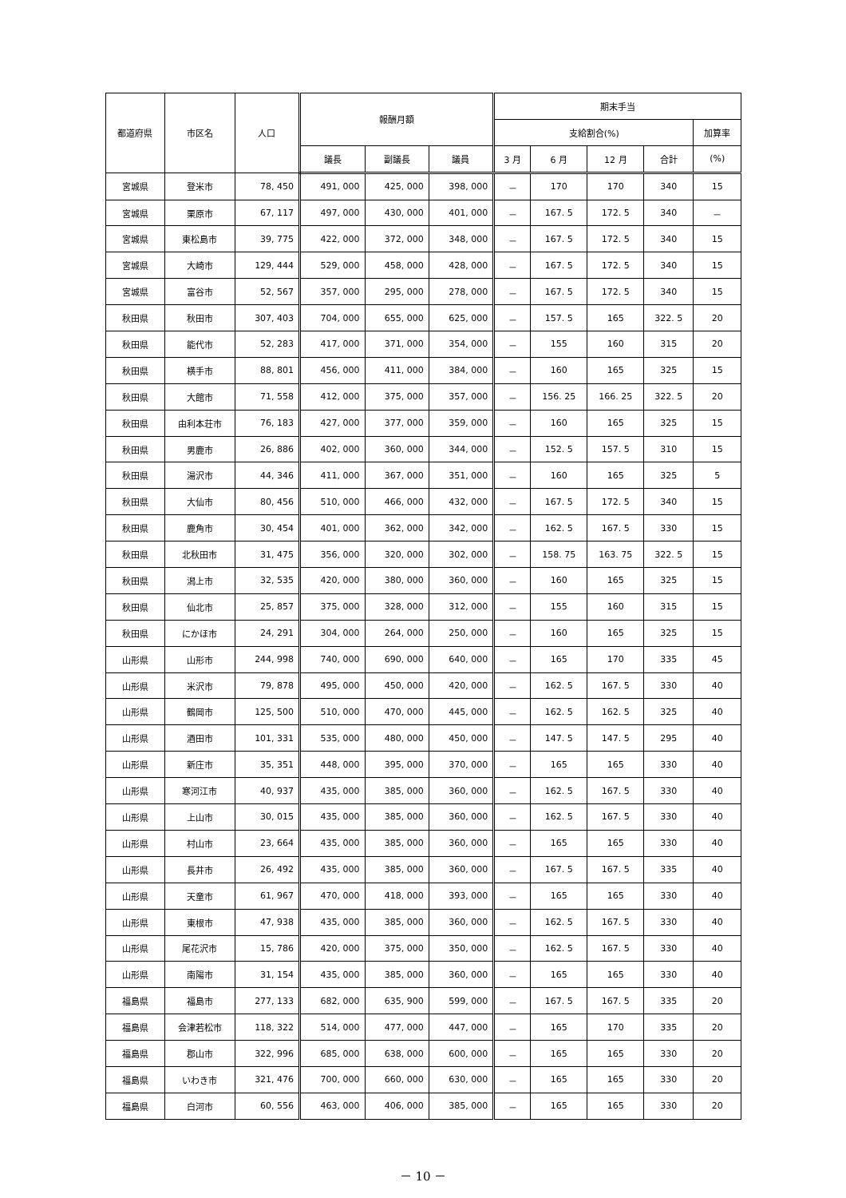| 都道府県 | 市区名 | 人口 | 報酬月額 | | | 期末手当 | | | | |
| --- | --- | --- | --- | --- | --- | --- | --- | --- | --- | --- |
| | | | | | | 支給割合(%) | | | | 加算率 |
| | | | 議長 | 副議長 | 議員 | 3 月 | 6 月 | 12 月 | 合計 | (%) |
| 宮城県 | 登米市 | 78, 450 | 491, 000 | 425, 000 | 398, 000 | － | 170 | 170 | 340 | 15 |
| 宮城県 | 栗原市 | 67, 117 | 497, 000 | 430, 000 | 401, 000 | － | 167. 5 | 172. 5 | 340 | － |
| 宮城県 | 東松島市 | 39, 775 | 422, 000 | 372, 000 | 348, 000 | － | 167. 5 | 172. 5 | 340 | 15 |
| 宮城県 | 大崎市 | 129, 444 | 529, 000 | 458, 000 | 428, 000 | － | 167. 5 | 172. 5 | 340 | 15 |
| 宮城県 | 富谷市 | 52, 567 | 357, 000 | 295, 000 | 278, 000 | － | 167. 5 | 172. 5 | 340 | 15 |
| 秋田県 | 秋田市 | 307, 403 | 704, 000 | 655, 000 | 625, 000 | － | 157. 5 | 165 | 322. 5 | 20 |
| 秋田県 | 能代市 | 52, 283 | 417, 000 | 371, 000 | 354, 000 | － | 155 | 160 | 315 | 20 |
| 秋田県 | 横手市 | 88, 801 | 456, 000 | 411, 000 | 384, 000 | － | 160 | 165 | 325 | 15 |
| 秋田県 | 大館市 | 71, 558 | 412, 000 | 375, 000 | 357, 000 | － | 156. 25 | 166. 25 | 322. 5 | 20 |
| 秋田県 | 由利本荘市 | 76, 183 | 427, 000 | 377, 000 | 359, 000 | － | 160 | 165 | 325 | 15 |
| 秋田県 | 男鹿市 | 26, 886 | 402, 000 | 360, 000 | 344, 000 | － | 152. 5 | 157. 5 | 310 | 15 |
| 秋田県 | 湯沢市 | 44, 346 | 411, 000 | 367, 000 | 351, 000 | － | 160 | 165 | 325 | 5 |
| 秋田県 | 大仙市 | 80, 456 | 510, 000 | 466, 000 | 432, 000 | － | 167. 5 | 172. 5 | 340 | 15 |
| 秋田県 | 鹿角市 | 30, 454 | 401, 000 | 362, 000 | 342, 000 | － | 162. 5 | 167. 5 | 330 | 15 |
| 秋田県 | 北秋田市 | 31, 475 | 356, 000 | 320, 000 | 302, 000 | － | 158. 75 | 163. 75 | 322. 5 | 15 |
| 秋田県 | 潟上市 | 32, 535 | 420, 000 | 380, 000 | 360, 000 | － | 160 | 165 | 325 | 15 |
| 秋田県 | 仙北市 | 25, 857 | 375, 000 | 328, 000 | 312, 000 | － | 155 | 160 | 315 | 15 |
| 秋田県 | にかほ市 | 24, 291 | 304, 000 | 264, 000 | 250, 000 | － | 160 | 165 | 325 | 15 |
| 山形県 | 山形市 | 244, 998 | 740, 000 | 690, 000 | 640, 000 | － | 165 | 170 | 335 | 45 |
| 山形県 | 米沢市 | 79, 878 | 495, 000 | 450, 000 | 420, 000 | － | 162. 5 | 167. 5 | 330 | 40 |
| 山形県 | 鶴岡市 | 125, 500 | 510, 000 | 470, 000 | 445, 000 | － | 162. 5 | 162. 5 | 325 | 40 |
| 山形県 | 酒田市 | 101, 331 | 535, 000 | 480, 000 | 450, 000 | － | 147. 5 | 147. 5 | 295 | 40 |
| 山形県 | 新庄市 | 35, 351 | 448, 000 | 395, 000 | 370, 000 | － | 165 | 165 | 330 | 40 |
| 山形県 | 寒河江市 | 40, 937 | 435, 000 | 385, 000 | 360, 000 | － | 162. 5 | 167. 5 | 330 | 40 |
| 山形県 | 上山市 | 30, 015 | 435, 000 | 385, 000 | 360, 000 | － | 162. 5 | 167. 5 | 330 | 40 |
| 山形県 | 村山市 | 23, 664 | 435, 000 | 385, 000 | 360, 000 | － | 165 | 165 | 330 | 40 |
| 山形県 | 長井市 | 26, 492 | 435, 000 | 385, 000 | 360, 000 | － | 167. 5 | 167. 5 | 335 | 40 |
| 山形県 | 天童市 | 61, 967 | 470, 000 | 418, 000 | 393, 000 | － | 165 | 165 | 330 | 40 |
| 山形県 | 東根市 | 47, 938 | 435, 000 | 385, 000 | 360, 000 | － | 162. 5 | 167. 5 | 330 | 40 |
| 山形県 | 尾花沢市 | 15, 786 | 420, 000 | 375, 000 | 350, 000 | － | 162. 5 | 167. 5 | 330 | 40 |
| 山形県 | 南陽市 | 31, 154 | 435, 000 | 385, 000 | 360, 000 | － | 165 | 165 | 330 | 40 |
| 福島県 | 福島市 | 277, 133 | 682, 000 | 635, 900 | 599, 000 | － | 167. 5 | 167. 5 | 335 | 20 |
| 福島県 | 会津若松市 | 118, 322 | 514, 000 | 477, 000 | 447, 000 | － | 165 | 170 | 335 | 20 |
| 福島県 | 郡山市 | 322, 996 | 685, 000 | 638, 000 | 600, 000 | － | 165 | 165 | 330 | 20 |
| 福島県 | いわき市 | 321, 476 | 700, 000 | 660, 000 | 630, 000 | － | 165 | 165 | 330 | 20 |
| 福島県 | 白河市 | 60, 556 | 463, 000 | 406, 000 | 385, 000 | － | 165 | 165 | 330 | 20 |
－ 10 －